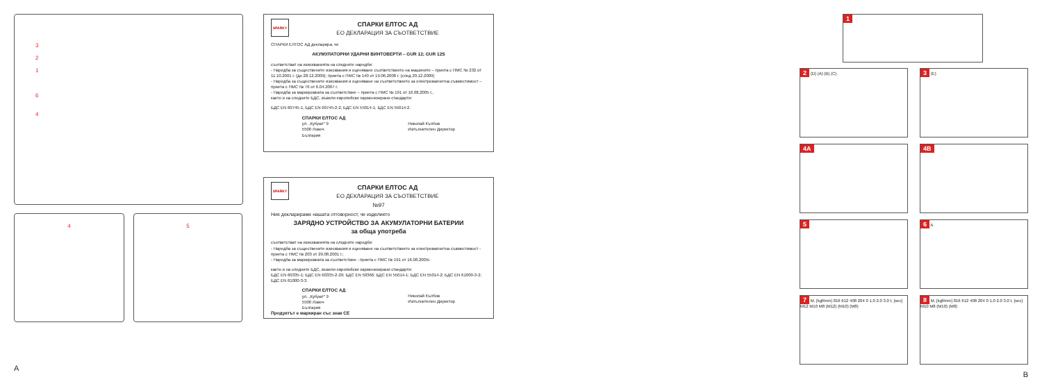3
2
1
6
4
4 5
A
SPARKY
СПАРКИ ЕЛТОС АД
ЕО ДЕКЛАРАЦИЯ ЗА СЪОТВЕТСТВИЕ
СПАРКИ ЕЛТОС АД декларира, че
АКУМУЛАТОРНИ УДАРНИ ВИНТОВЕРТИ – GUR 12; GUR 12S
съответстват на изискванията на следните наредби:
- Наредба за съществените изисквания и оценяване съответствието на машините – приета с ПМС № 232 от 11.10.2001 г. (до 28.12.2009); приета с ПМС № 140 от 19.06.2008 г. (след 29.12.2009)
- Наредба за съществените изисквания и оценяване на съответствието за електромагнитна съвместимост – приета с ПМС № 76 от 6.04.2007 г.
- Наредба за маркировката за съответствие – приета с ПМС № 191 от 16.08.2005 г.,
както и на следните БДС, въвели европейски хармонизирани стандарти:
БДС EN 60745-1, БДС EN 60745-2-2, БДС EN 55014-1, БДС EN 55014-2.
СПАРКИ ЕЛТОС АД
ул. „Кубрат" 9
5500 Ловеч
България
Николай Кълбов
Изпълнителен Директор
SPARKY
СПАРКИ ЕЛТОС АД
ЕО ДЕКЛАРАЦИЯ ЗА СЪОТВЕТСТВИЕ
№97
Ние декларираме нашата отговорност, че изделието
ЗАРЯДНО УСТРОЙСТВО ЗА АКУМУЛАТОРНИ БАТЕРИИ
за обща употреба
съответстват на изискванията на следните наредби:
- Наредба за съществените изисквания и оценяване на съответствието за електромагнитна съвместимост - приета с ПМС № 203 от 29.08.2001 г.;
- Наредба за маркировката за съответствие - приета с ПМС № 191 от 16.08.2005г.
както и на следните БДС, въвели европейски хармонизирани стандарти:
БДС EN 60335-1; БДС EN 60335-2-29; БДС EN 50366; БДС EN 55014-1; БДС EN 55014-2; БДС EN 61000-3-2; БДС EN 61000-3-3.
СПАРКИ ЕЛТОС АД
ул. „Кубрат" 9
5500 Ловеч
България
Николай Кълбов
Изпълнителен Директор
Продуктът е маркиран със знак CE
1
2 (D) (A) (B) (C)
3 (E)
4A
4B
5
6 A
7 M, [kgf/mm] 816 612 408 204 0 1.0 2.0 3.0 t, [sec] M12 M10 M8 (M12) (M10) (M8)
8 M, [kgf/mm] 816 612 408 204 0 1.0 2.0 3.0 t, [sec] M10 M8 (M10) (M8)
B